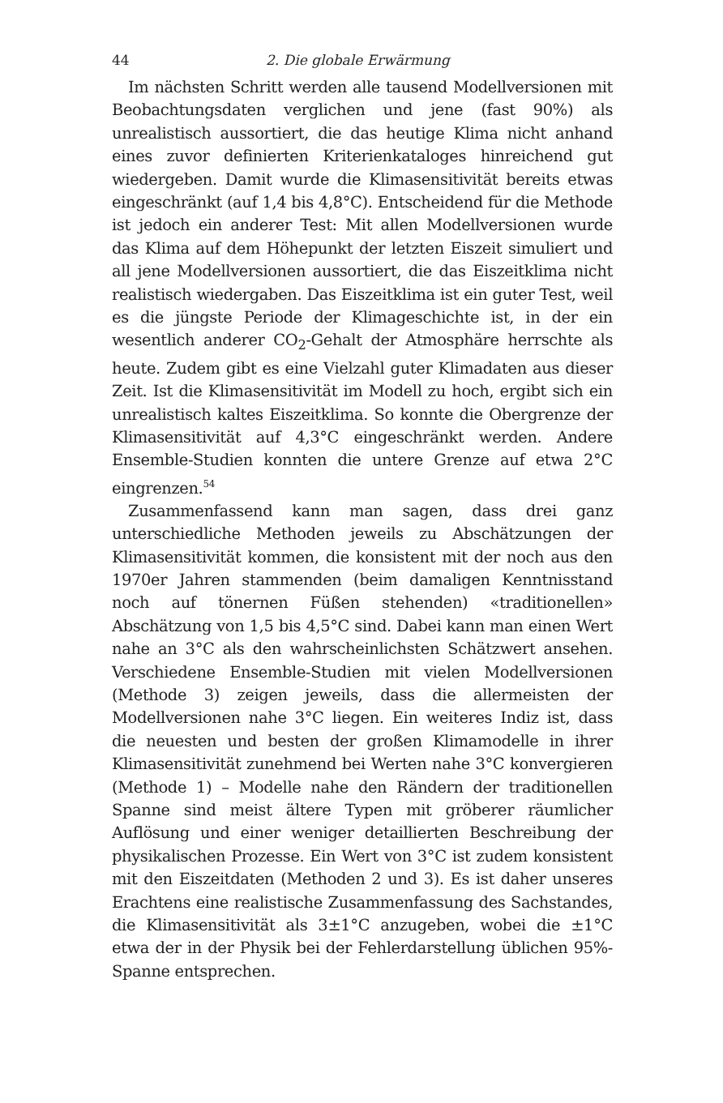44 2. Die globale Erwärmung
Im nächsten Schritt werden alle tausend Modellversionen mit Beobachtungsdaten verglichen und jene (fast 90%) als unrealistisch aussortiert, die das heutige Klima nicht anhand eines zuvor definierten Kriterienkataloges hinreichend gut wiedergeben. Damit wurde die Klimasensitivität bereits etwas eingeschränkt (auf 1,4 bis 4,8°C). Entscheidend für die Methode ist jedoch ein anderer Test: Mit allen Modellversionen wurde das Klima auf dem Höhepunkt der letzten Eiszeit simuliert und all jene Modellversionen aussortiert, die das Eiszeitklima nicht realistisch wiedergaben. Das Eiszeitklima ist ein guter Test, weil es die jüngste Periode der Klimageschichte ist, in der ein wesentlich anderer CO<sub>2</sub>-Gehalt der Atmosphäre herrschte als heute. Zudem gibt es eine Vielzahl guter Klimadaten aus dieser Zeit. Ist die Klimasensitivität im Modell zu hoch, ergibt sich ein unrealistisch kaltes Eiszeitklima. So konnte die Obergrenze der Klimasensitivität auf 4,3°C eingeschränkt werden. Andere Ensemble-Studien konnten die untere Grenze auf etwa 2°C eingrenzen.<sup>54</sup>
Zusammenfassend kann man sagen, dass drei ganz unterschiedliche Methoden jeweils zu Abschätzungen der Klimasensitivität kommen, die konsistent mit der noch aus den 1970er Jahren stammenden (beim damaligen Kenntnisstand noch auf tönernen Füßen stehenden) «traditionellen» Abschätzung von 1,5 bis 4,5°C sind. Dabei kann man einen Wert nahe an 3°C als den wahrscheinlichsten Schätzwert ansehen. Verschiedene Ensemble-Studien mit vielen Modellversionen (Methode 3) zeigen jeweils, dass die allermeisten der Modellversionen nahe 3°C liegen. Ein weiteres Indiz ist, dass die neuesten und besten der großen Klimamodelle in ihrer Klimasensitivität zunehmend bei Werten nahe 3°C konvergieren (Methode 1) – Modelle nahe den Rändern der traditionellen Spanne sind meist ältere Typen mit gröberer räumlicher Auflösung und einer weniger detaillierten Beschreibung der physikalischen Prozesse. Ein Wert von 3°C ist zudem konsistent mit den Eiszeitdaten (Methoden 2 und 3). Es ist daher unseres Erachtens eine realistische Zusammenfassung des Sachstandes, die Klimasensitivität als 3±1°C anzugeben, wobei die ±1°C etwa der in der Physik bei der Fehlerdarstellung üblichen 95%-Spanne entsprechen.